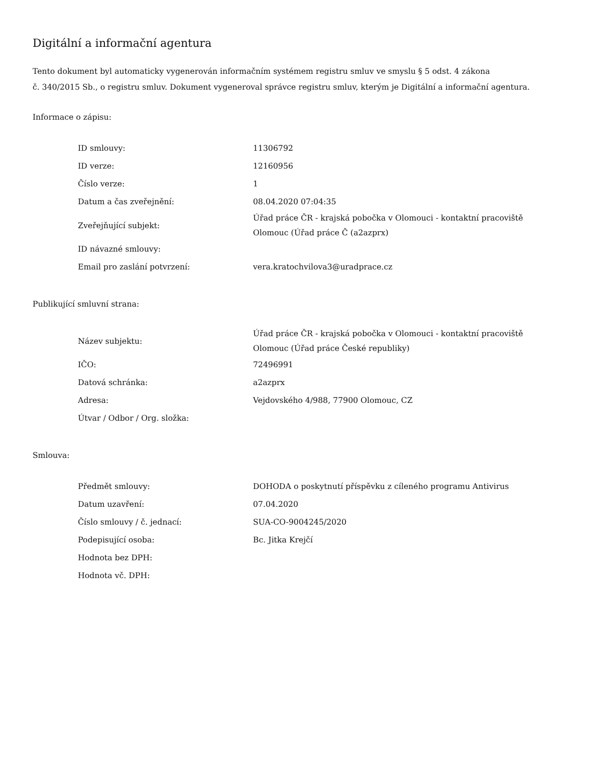Digitální a informační agentura
Tento dokument byl automaticky vygenerován informačním systémem registru smluv ve smyslu § 5 odst. 4 zákona
č. 340/2015 Sb., o registru smluv. Dokument vygeneroval správce registru smluv, kterým je Digitální a informační agentura.
Informace o zápisu:
| ID smlouvy: | 11306792 |
| ID verze: | 12160956 |
| Číslo verze: | 1 |
| Datum a čas zveřejnění: | 08.04.2020 07:04:35 |
| Zveřejňující subjekt: | Úřad práce ČR - krajská pobočka v Olomouci - kontaktní pracoviště Olomouc (Úřad práce Č (a2azprx) |
| ID návazné smlouvy: | |
| Email pro zaslání potvrzení: | vera.kratochvilova3@uradprace.cz |
Publikující smluvní strana:
| Název subjektu: | Úřad práce ČR - krajská pobočka v Olomouci - kontaktní pracoviště Olomouc (Úřad práce České republiky) |
| IČO: | 72496991 |
| Datová schránka: | a2azprx |
| Adresa: | Vejdovského 4/988, 77900 Olomouc, CZ |
| Útvar / Odbor / Org. složka: | |
Smlouva:
| Předmět smlouvy: | DOHODA o poskytnutí příspěvku z cíleného programu Antivirus |
| Datum uzavření: | 07.04.2020 |
| Číslo smlouvy / č. jednací: | SUA-CO-9004245/2020 |
| Podepisující osoba: | Bc. Jitka Krejčí |
| Hodnota bez DPH: | |
| Hodnota vč. DPH: | |